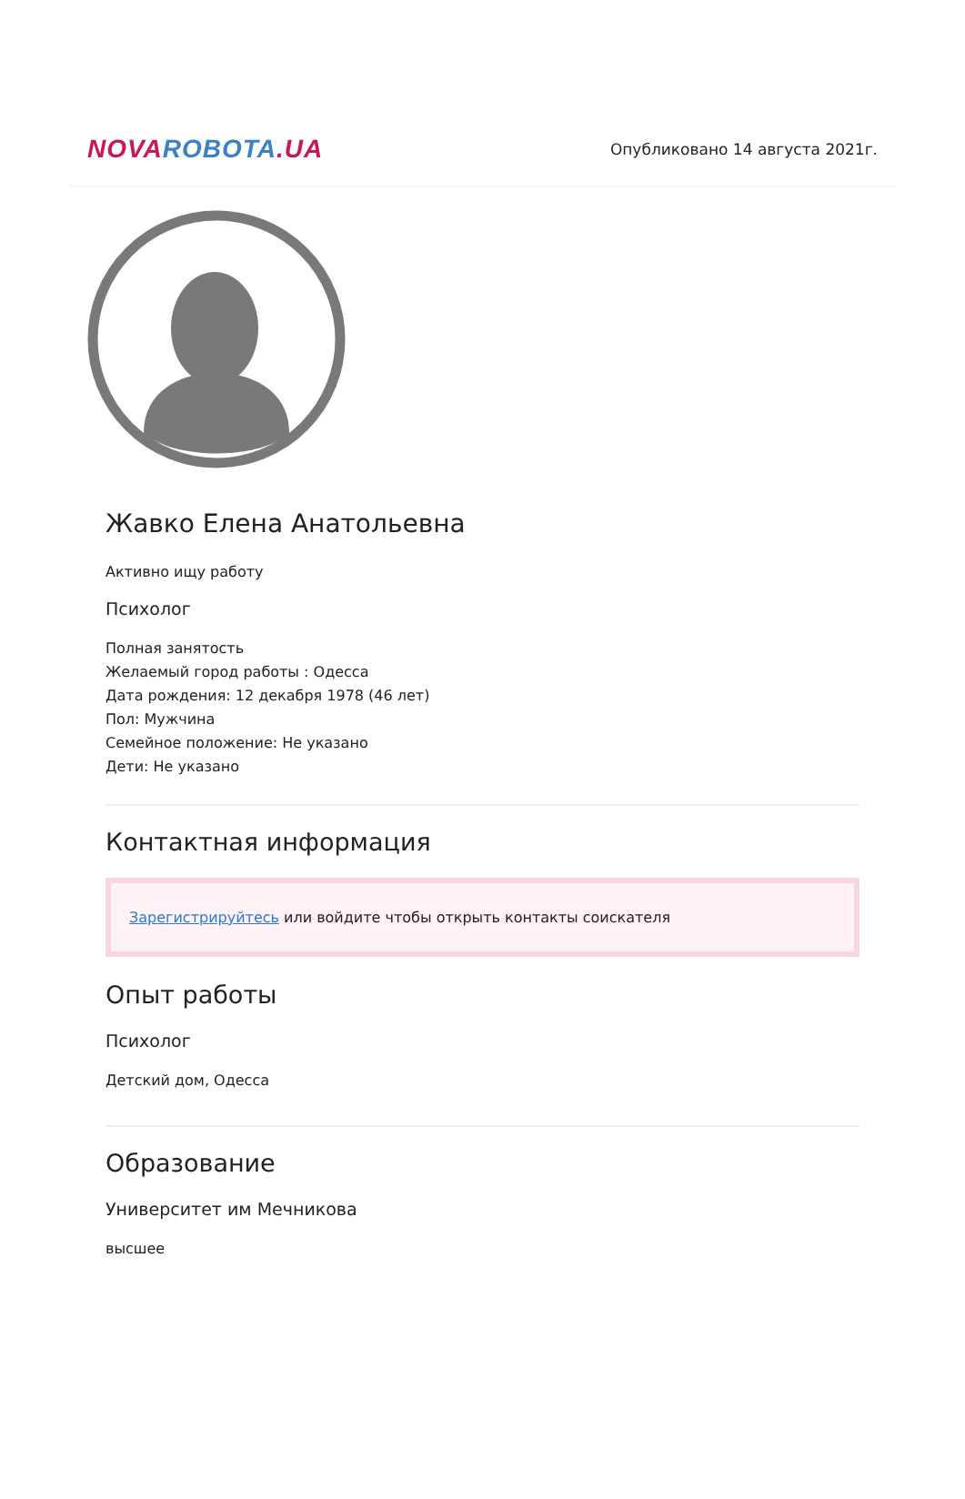NOVA ROBOTA.UA
Опубликовано 14 августа 2021г.
Жавко Елена Анатольевна
Активно ищу работу
Психолог
Полная занятость
Желаемый город работы : Одесса
Дата рождения: 12 декабря 1978 (46 лет)
Пол: Мужчина
Семейное положение: Не указано
Дети: Не указано
Контактная информация
Зарегистрируйтесь или войдите чтобы открыть контакты соискателя
Опыт работы
Психолог
Детский дом, Одесса
Образование
Университет им Мечникова
высшее